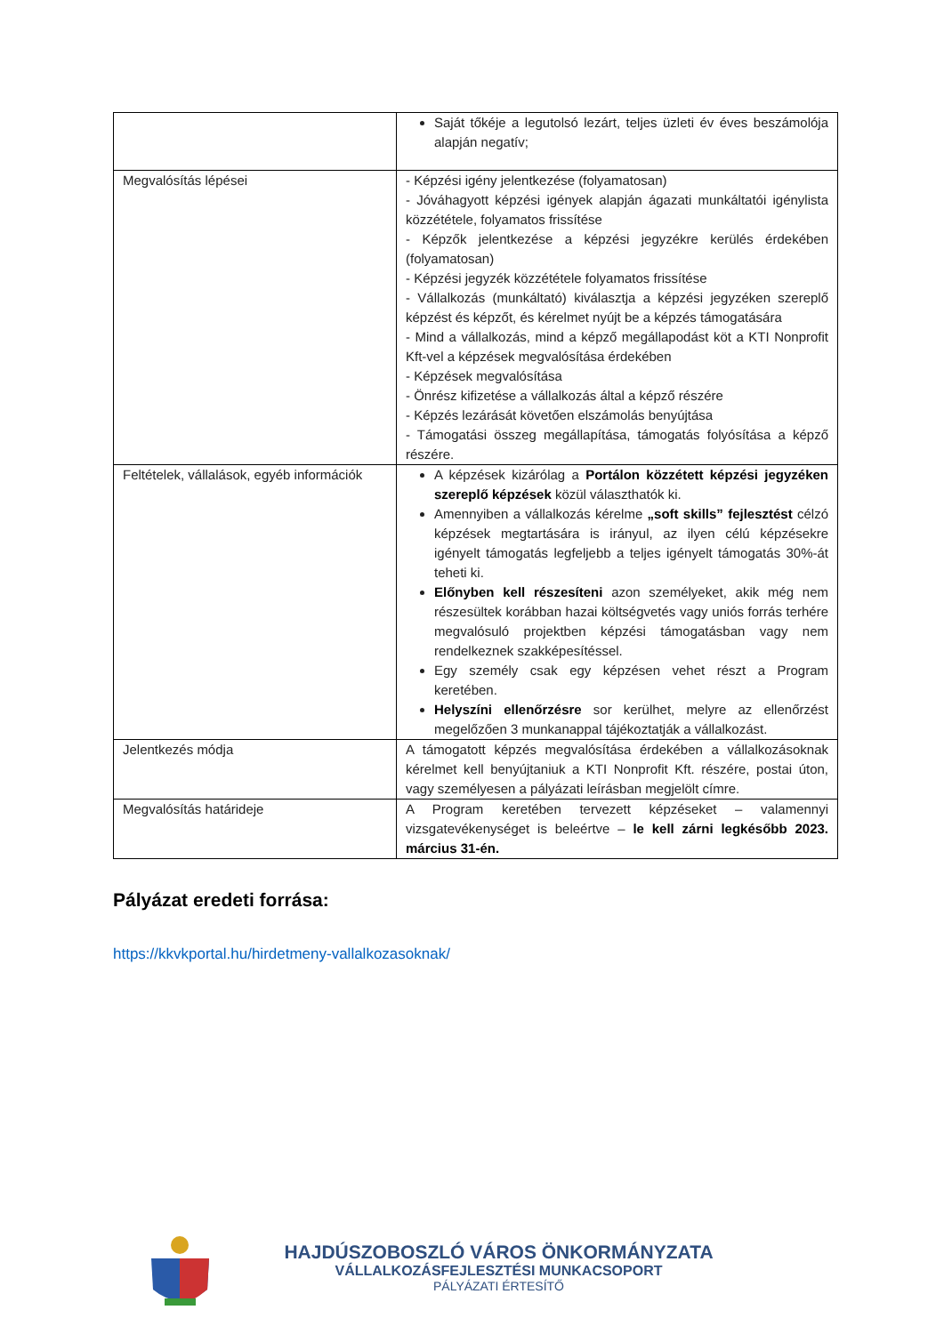| | Saját tőkéje a legutolsó lezárt, teljes üzleti év éves beszámolója alapján negatív; |
| Megvalósítás lépései | - Képzési igény jelentkezése (folyamatosan) - Jóváhagyott képzési igények alapján ágazati munkáltatói igénylista közzététele, folyamatos frissítése - Képzők jelentkezése a képzési jegyzékre kerülés érdekében (folyamatosan) - Képzési jegyzék közzététele folyamatos frissítése - Vállalkozás (munkáltató) kiválasztja a képzési jegyzéken szereplő képzést és képzőt, és kérelmet nyújt be a képzés támogatására - Mind a vállalkozás, mind a képző megállapodást köt a KTI Nonprofit Kft-vel a képzések megvalósítása érdekében - Képzések megvalósítása - Önrész kifizetése a vállalkozás által a képző részére - Képzés lezárását követően elszámolás benyújtása - Támogatási összeg megállapítása, támogatás folyósítása a képző részére. |
| Feltételek, vállalások, egyéb információk | A képzések kizárólag a Portálon közzétett képzési jegyzéken szereplő képzések közül választhatók ki. Amennyiben a vállalkozás kérelme „soft skills” fejlesztést célzó képzések megtartására is irányul, az ilyen célú képzésekre igényelt támogatás legfeljebb a teljes igényelt támogatás 30%-át teheti ki. Előnyben kell részesíteni azon személyeket, akik még nem részesültek korábban hazai költségvetés vagy uniós forrás terhére megvalósuló projektben képzési támogatásban vagy nem rendelkeznek szakképesítéssel. Egy személy csak egy képzésen vehet részt a Program keretében. Helyszíni ellenőrzésre sor kerülhet, melyre az ellenőrzést megelőzően 3 munkanappal tájékoztatják a vállalkozást. |
| Jelentkezés módja | A támogatott képzés megvalósítása érdekében a vállalkozásoknak kérelmet kell benyújtaniuk a KTI Nonprofit Kft. részére, postai úton, vagy személyesen a pályázati leírásban megjelölt címre. |
| Megvalósítás határideje | A Program keretében tervezett képzéseket – valamennyi vizsgatevékenységet is beleértve – le kell zárni legkésőbb 2023. március 31-én. |
Pályázat eredeti forrása:
https://kkvkportal.hu/hirdetmeny-vallalkozasoknak/
HAJDÚSZOBOSZLÓ VÁROS ÖNKORMÁNYZATA
VÁLLALKOZÁSFEJLESZTÉSI MUNKACSOPORT
PÁLYÁZATI ÉRTESÍTŐ